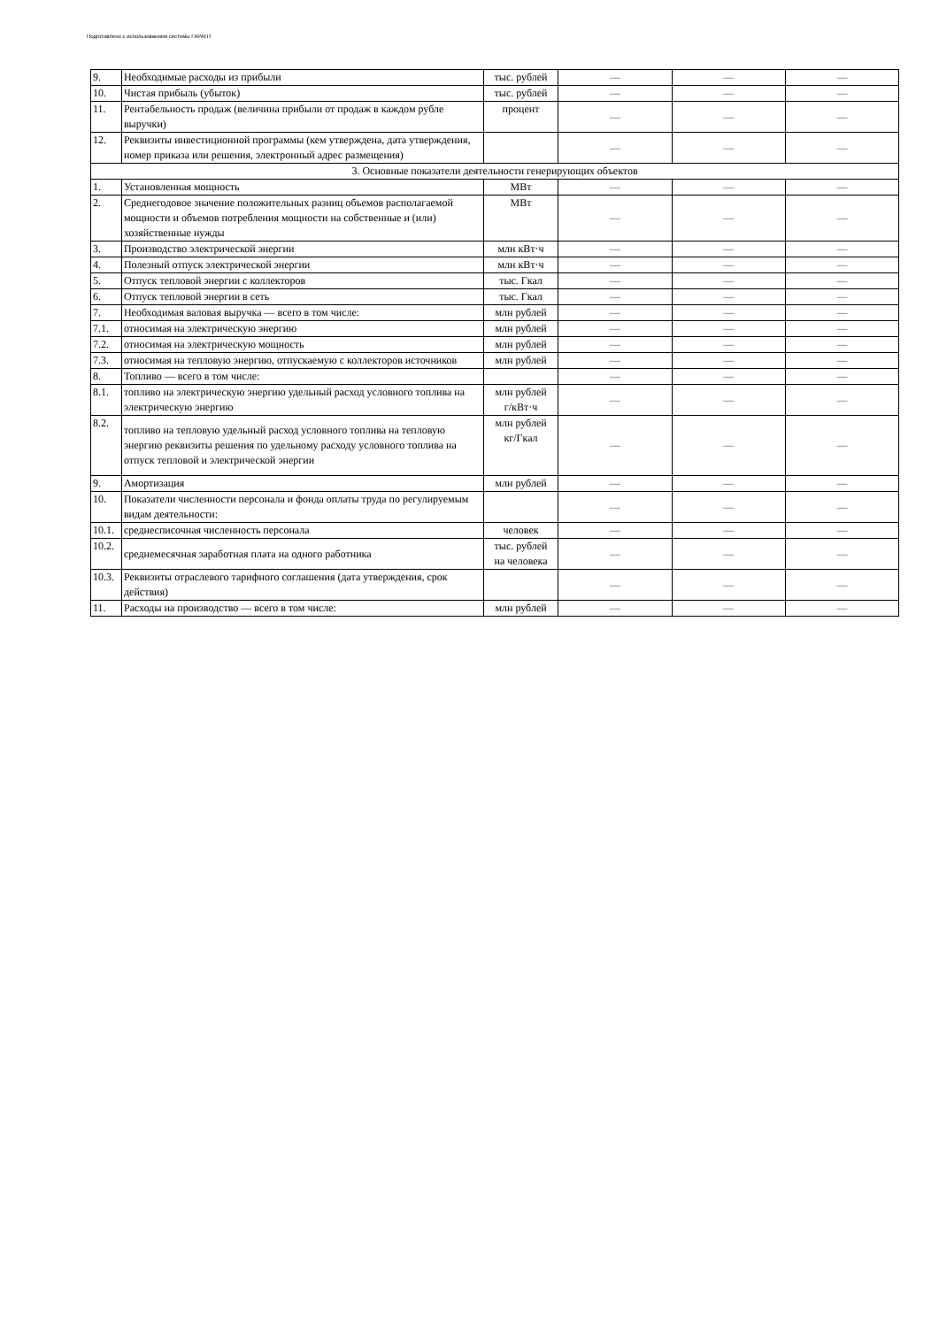Подготовлено с использованием системы ГАРАНТ
| 9. | Необходимые расходы из прибыли | тыс. рублей | — | — | — |
| 10. | Чистая прибыль (убыток) | тыс. рублей | — | — | — |
| 11. | Рентабельность продаж (величина прибыли от продаж в каждом рубле выручки) | процент | — | — | — |
| 12. | Реквизиты инвестиционной программы (кем утверждена, дата утверждения, номер приказа или решения, электронный адрес размещения) | | — | — | — |
| 3. Основные показатели деятельности генерирующих объектов | | | | | |
| 1. | Установленная мощность | МВт | — | — | — |
| 2. | Среднегодовое значение положительных разниц объемов располагаемой мощности и объемов потребления мощности на собственные и (или) хозяйственные нужды | МВт | — | — | — |
| 3. | Производство электрической энергии | млн кВт·ч | — | — | — |
| 4. | Полезный отпуск электрической энергии | млн кВт·ч | — | — | — |
| 5. | Отпуск тепловой энергии с коллекторов | тыс. Гкал | — | — | — |
| 6. | Отпуск тепловой энергии в сеть | тыс. Гкал | — | — | — |
| 7. | Необходимая валовая выручка — всего в том числе: | млн рублей | — | — | — |
| 7.1. | относимая на электрическую энергию | млн рублей | — | — | — |
| 7.2. | относимая на электрическую мощность | млн рублей | — | — | — |
| 7.3. | относимая на тепловую энергию, отпускаемую с коллекторов источников | млн рублей | — | — | — |
| 8. | Топливо — всего в том числе: | | — | — | — |
| 8.1. | топливо на электрическую энергию удельный расход условного топлива на электрическую энергию | млн рублей г/кВт·ч | — | — | — |
| 8.2. | топливо на тепловую удельный расход условного топлива на тепловую энергию реквизиты решения по удельному расходу условного топлива на отпуск тепловой и электрической энергии | млн рублей кг/Гкал | — | — | — |
| 9. | Амортизация | млн рублей | — | — | — |
| 10. | Показатели численности персонала и фонда оплаты труда по регулируемым видам деятельности: | | — | — | — |
| 10.1. | среднесписочная численность персонала | человек | — | — | — |
| 10.2. | среднемесячная заработная плата на одного работника | тыс. рублей на человека | — | — | — |
| 10.3. | Реквизиты отраслевого тарифного соглашения (дата утверждения, срок действия) | | — | — | — |
| 11. | Расходы на производство — всего в том числе: | млн рублей | — | — | — |